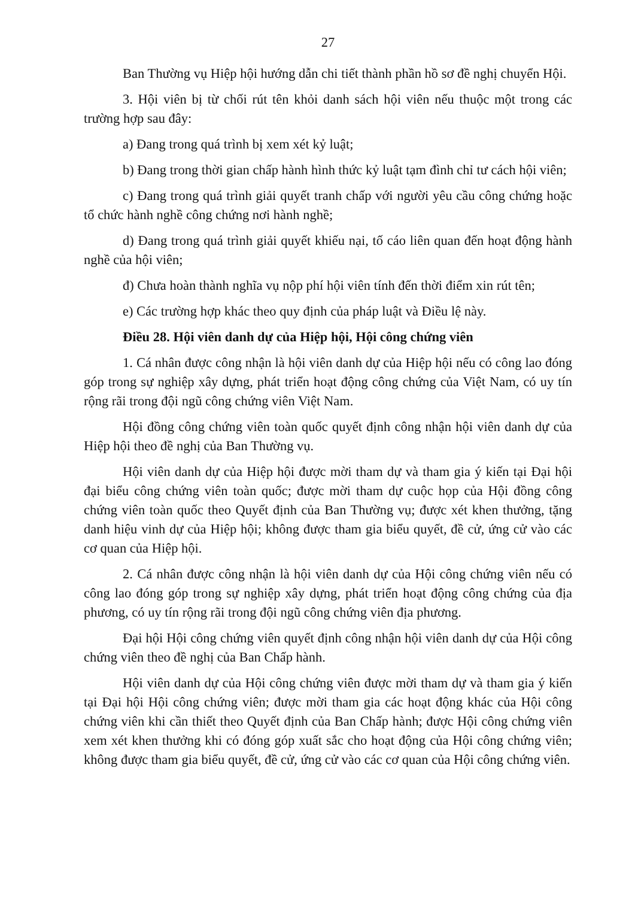27
Ban Thường vụ Hiệp hội hướng dẫn chi tiết thành phần hồ sơ đề nghị chuyển Hội.
3. Hội viên bị từ chối rút tên khỏi danh sách hội viên nếu thuộc một trong các trường hợp sau đây:
a) Đang trong quá trình bị xem xét kỷ luật;
b) Đang trong thời gian chấp hành hình thức kỷ luật tạm đình chỉ tư cách hội viên;
c) Đang trong quá trình giải quyết tranh chấp với người yêu cầu công chứng hoặc tổ chức hành nghề công chứng nơi hành nghề;
d) Đang trong quá trình giải quyết khiếu nại, tố cáo liên quan đến hoạt động hành nghề của hội viên;
đ) Chưa hoàn thành nghĩa vụ nộp phí hội viên tính đến thời điểm xin rút tên;
e) Các trường hợp khác theo quy định của pháp luật và Điều lệ này.
Điều 28. Hội viên danh dự của Hiệp hội, Hội công chứng viên
1. Cá nhân được công nhận là hội viên danh dự của Hiệp hội nếu có công lao đóng góp trong sự nghiệp xây dựng, phát triển hoạt động công chứng của Việt Nam, có uy tín rộng rãi trong đội ngũ công chứng viên Việt Nam.
Hội đồng công chứng viên toàn quốc quyết định công nhận hội viên danh dự của Hiệp hội theo đề nghị của Ban Thường vụ.
Hội viên danh dự của Hiệp hội được mời tham dự và tham gia ý kiến tại Đại hội đại biểu công chứng viên toàn quốc; được mời tham dự cuộc họp của Hội đồng công chứng viên toàn quốc theo Quyết định của Ban Thường vụ; được xét khen thưởng, tặng danh hiệu vinh dự của Hiệp hội; không được tham gia biểu quyết, đề cử, ứng cử vào các cơ quan của Hiệp hội.
2. Cá nhân được công nhận là hội viên danh dự của Hội công chứng viên nếu có công lao đóng góp trong sự nghiệp xây dựng, phát triển hoạt động công chứng của địa phương, có uy tín rộng rãi trong đội ngũ công chứng viên địa phương.
Đại hội Hội công chứng viên quyết định công nhận hội viên danh dự của Hội công chứng viên theo đề nghị của Ban Chấp hành.
Hội viên danh dự của Hội công chứng viên được mời tham dự và tham gia ý kiến tại Đại hội Hội công chứng viên; được mời tham gia các hoạt động khác của Hội công chứng viên khi cần thiết theo Quyết định của Ban Chấp hành; được Hội công chứng viên xem xét khen thưởng khi có đóng góp xuất sắc cho hoạt động của Hội công chứng viên; không được tham gia biểu quyết, đề cử, ứng cử vào các cơ quan của Hội công chứng viên.